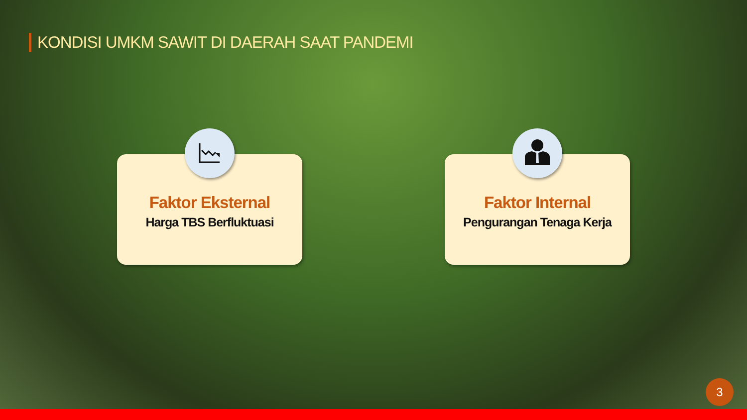KONDISI UMKM SAWIT DI DAERAH SAAT PANDEMI
Faktor Eksternal
Harga TBS Berfluktuasi
Faktor Internal
Pengurangan Tenaga Kerja
3